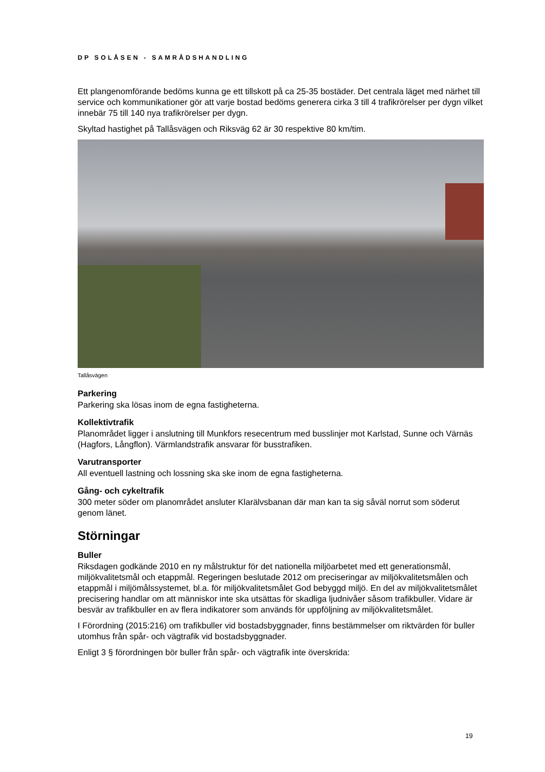DP SOLÅSEN - SAMRÅDSHANDLING
Ett plangenomförande bedöms kunna ge ett tillskott på ca 25-35 bostäder. Det centrala läget med närhet till service och kommunikationer gör att varje bostad bedöms generera cirka 3 till 4 trafikrörelser per dygn vilket innebär 75 till 140 nya trafikrörelser per dygn.
Skyltad hastighet på Tallåsvägen och Riksväg 62 är 30 respektive 80 km/tim.
Tallåsvägen
Parkering
Parkering ska lösas inom de egna fastigheterna.
Kollektivtrafik
Planområdet ligger i anslutning till Munkfors resecentrum med busslinjer mot Karlstad, Sunne och Värnäs (Hagfors, Långflon). Värmlandstrafik ansvarar för busstrafiken.
Varutransporter
All eventuell lastning och lossning ska ske inom de egna fastigheterna.
Gång- och cykeltrafik
300 meter söder om planområdet ansluter Klarälvsbanan där man kan ta sig såväl norrut som söderut genom länet.
Störningar
Buller
Riksdagen godkände 2010 en ny målstruktur för det nationella miljöarbetet med ett generationsmål, miljökvalitetsmål och etappmål. Regeringen beslutade 2012 om preciseringar av miljökvalitetsmålen och etappmål i miljömålssystemet, bl.a. för miljökvalitetsmålet God bebyggd miljö. En del av miljökvalitetsmålet precisering handlar om att människor inte ska utsättas för skadliga ljudnivåer såsom trafikbuller. Vidare är besvär av trafikbuller en av flera indikatorer som används för uppföljning av miljökvalitetsmålet.
I Förordning (2015:216) om trafikbuller vid bostadsbyggnader, finns bestämmelser om riktvärden för buller utomhus från spår- och vägtrafik vid bostadsbyggnader.
Enligt 3 § förordningen bör buller från spår- och vägtrafik inte överskrida:
19